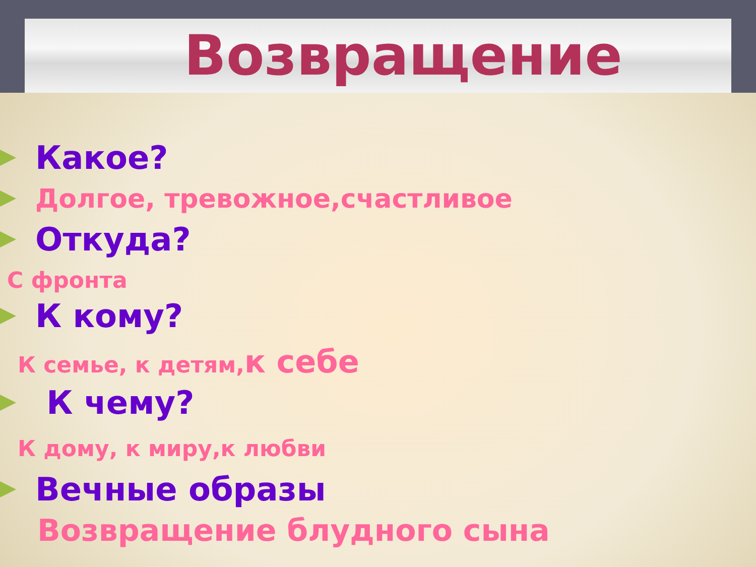Возвращение
Какое?
Долгое, тревожное,счастливое
Откуда?
С фронта
К кому?
К семье, к детям,к себе
К чему?
К дому, к миру,к любви
Вечные образы
Возвращение блудного сына